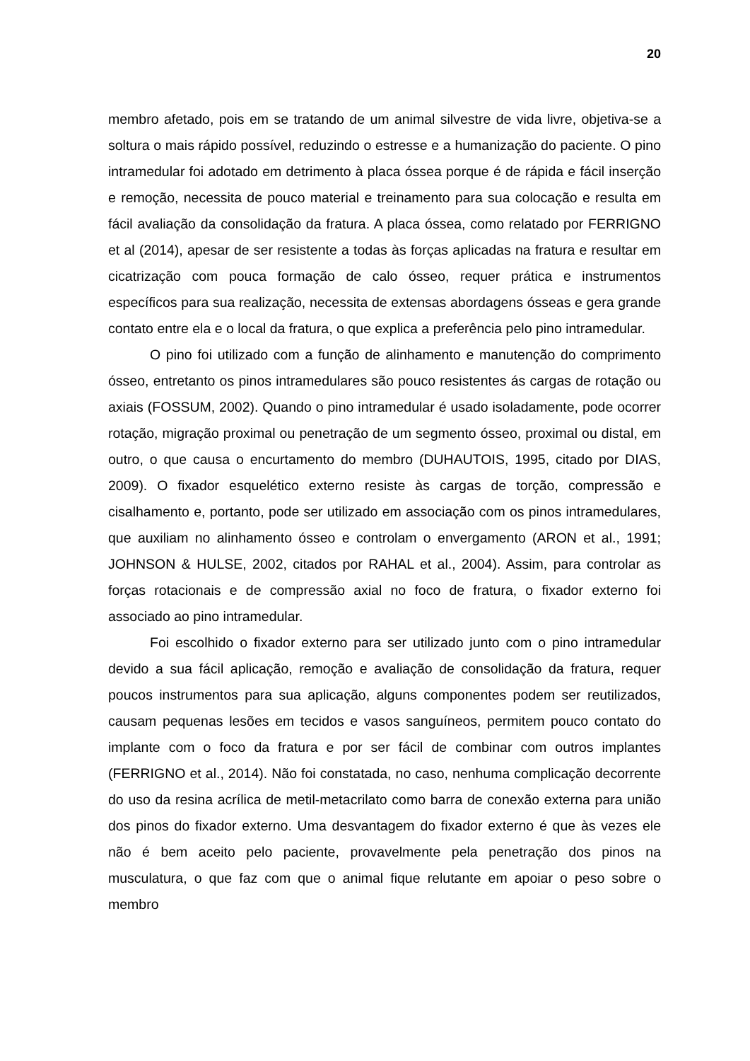20
membro afetado, pois em se tratando de um animal silvestre de vida livre, objetiva-se a soltura o mais rápido possível, reduzindo o estresse e a humanização do paciente. O pino intramedular foi adotado em detrimento à placa óssea porque é de rápida e fácil inserção e remoção, necessita de pouco material e treinamento para sua colocação e resulta em fácil avaliação da consolidação da fratura. A placa óssea, como relatado por FERRIGNO et al (2014), apesar de ser resistente a todas às forças aplicadas na fratura e resultar em cicatrização com pouca formação de calo ósseo, requer prática e instrumentos específicos para sua realização, necessita de extensas abordagens ósseas e gera grande contato entre ela e o local da fratura, o que explica a preferência pelo pino intramedular.
O pino foi utilizado com a função de alinhamento e manutenção do comprimento ósseo, entretanto os pinos intramedulares são pouco resistentes ás cargas de rotação ou axiais (FOSSUM, 2002). Quando o pino intramedular é usado isoladamente, pode ocorrer rotação, migração proximal ou penetração de um segmento ósseo, proximal ou distal, em outro, o que causa o encurtamento do membro (DUHAUTOIS, 1995, citado por DIAS, 2009). O fixador esquelético externo resiste às cargas de torção, compressão e cisalhamento e, portanto, pode ser utilizado em associação com os pinos intramedulares, que auxiliam no alinhamento ósseo e controlam o envergamento (ARON et al., 1991; JOHNSON & HULSE, 2002, citados por RAHAL et al., 2004). Assim, para controlar as forças rotacionais e de compressão axial no foco de fratura, o fixador externo foi associado ao pino intramedular.
Foi escolhido o fixador externo para ser utilizado junto com o pino intramedular devido a sua fácil aplicação, remoção e avaliação de consolidação da fratura, requer poucos instrumentos para sua aplicação, alguns componentes podem ser reutilizados, causam pequenas lesões em tecidos e vasos sanguíneos, permitem pouco contato do implante com o foco da fratura e por ser fácil de combinar com outros implantes (FERRIGNO et al., 2014). Não foi constatada, no caso, nenhuma complicação decorrente do uso da resina acrílica de metil-metacrilato como barra de conexão externa para união dos pinos do fixador externo. Uma desvantagem do fixador externo é que às vezes ele não é bem aceito pelo paciente, provavelmente pela penetração dos pinos na musculatura, o que faz com que o animal fique relutante em apoiar o peso sobre o membro